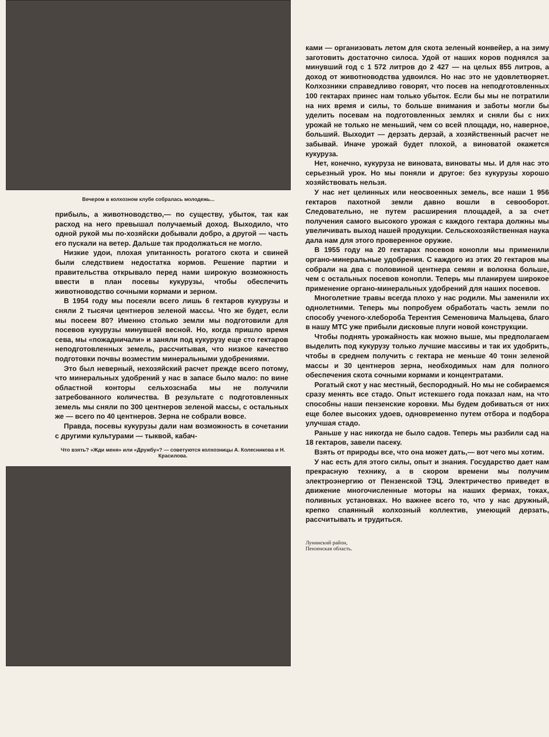Вечером в колхозном клубе собралась молодежь...
прибыль, а животноводство,— по существу, убыток, так как расход на него превышал получаемый доход. Выходило, что одной рукой мы по-хозяйски добывали добро, а другой — часть его пускали на ветер. Дальше так продолжаться не могло.
Низкие удои, плохая упитанность рогатого скота и свиней были следствием недостатка кормов. Решение партии и правительства открывало перед нами широкую возможность ввести в план посевы кукурузы, чтобы обеспечить животноводство сочными кормами и зерном.
В 1954 году мы посеяли всего лишь 6 гектаров кукурузы и сняли 2 тысячи центнеров зеленой массы. Что же будет, если мы посеем 80? Именно столько земли мы подготовили для посевов кукурузы минувшей весной. Но, когда пришло время сева, мы «пожадничали» и заняли под кукурузу еще сто гектаров неподготовленных земель, рассчитывая, что низкое качество подготовки почвы возместим минеральными удобрениями.
Это был неверный, нехозяйский расчет прежде всего потому, что минеральных удобрений у нас в запасе было мало: по вине областной конторы сельхозснаба мы не получили затребованного количества. В результате с подготовленных земель мы сняли по 300 центнеров зеленой массы, с остальных же — всего по 40 центнеров. Зерна не собрали вовсе.
Правда, посевы кукурузы дали нам возможность в сочетании с другими культурами — тыквой, кабач-
Что взять? «Жди меня» или «Дружбу»? — советуются колхозницы А. Колесникова и Н. Красилова.
ками — организовать летом для скота зеленый конвейер, а на зиму заготовить достаточно силоса. Удой от наших коров поднялся за минувший год с 1 572 литров до 2 427 — на целых 855 литров, а доход от животноводства удвоился. Но нас это не удовлетворяет. Колхозники справедливо говорят, что посев на неподготовленных 100 гектарах принес нам только убыток. Если бы мы не потратили на них время и силы, то больше внимания и заботы могли бы уделить посевам на подготовленных землях и сняли бы с них урожай не только не меньший, чем со всей площади, но, наверное, больший. Выходит — дерзать дерзай, а хозяйственный расчет не забывай. Иначе урожай будет плохой, а виноватой окажется кукуруза.
Нет, конечно, кукуруза не виновата, виноваты мы. И для нас это серьезный урок. Но мы поняли и другое: без кукурузы хорошо хозяйствовать нельзя.
У нас нет целинных или неосвоенных земель, все наши 1 956 гектаров пахотной земли давно вошли в севооборот. Следовательно, не путем расширения площадей, а за счет получения самого высокого урожая с каждого гектара должны мы увеличивать выход нашей продукции. Сельскохозяйственная наука дала нам для этого проверенное оружие.
В 1955 году на 20 гектарах посевов конопли мы применили органо-минеральные удобрения. С каждого из этих 20 гектаров мы собрали на два с половиной центнера семян и волокна больше, чем с остальных посевов конопли. Теперь мы планируем широкое применение органо-минеральных удобрений для наших посевов.
Многолетние травы всегда плохо у нас родили. Мы заменили их однолетними. Теперь мы попробуем обработать часть земли по способу ученого-хлебороба Терентия Семеновича Мальцева, благо в нашу МТС уже прибыли дисковые плуги новой конструкции.
Чтобы поднять урожайность как можно выше, мы предполагаем выделить под кукурузу только лучшие массивы и так их удобрить, чтобы в среднем получить с гектара не меньше 40 тонн зеленой массы и 30 центнеров зерна, необходимых нам для полного обеспечения скота сочными кормами и концентратами.
Рогатый скот у нас местный, беспородный. Но мы не собираемся сразу менять все стадо. Опыт истекшего года показал нам, на что способны наши пензенские коровки. Мы будем добиваться от них еще более высоких удоев, одновременно путем отбора и подбора улучшая стадо.
Раньше у нас никогда не было садов. Теперь мы разбили сад на 18 гектаров, завели пасеку.
Взять от природы все, что она может дать,— вот чего мы хотим.
У нас есть для этого силы, опыт и знания. Государство дает нам прекрасную технику, а в скором времени мы получим электроэнергию от Пензенской ТЭЦ. Электричество приведет в движение многочисленные моторы на наших фермах, токах, поливных установках. Но важнее всего то, что у нас дружный, крепко спаянный колхозный коллектив, умеющий дерзать, рассчитывать и трудиться.
Лунинский район,
Пензенская область.